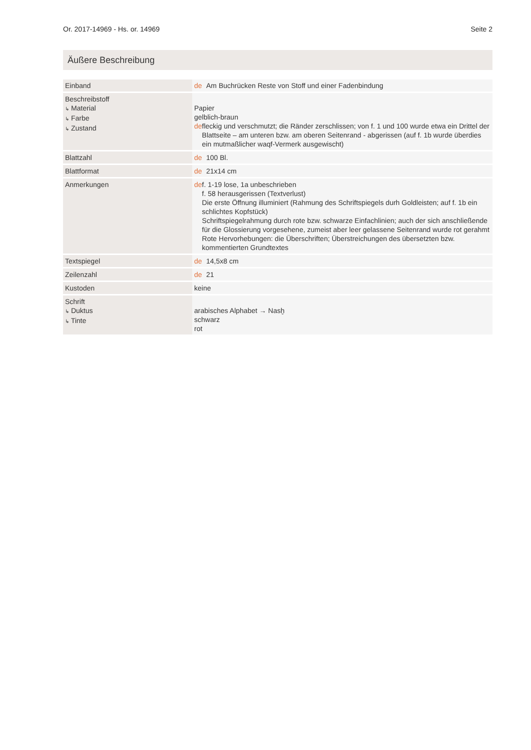Or. 2017-14969 - Hs. or. 14969 Seite 2
Äußere Beschreibung
| Einband | de Am Buchrücken Reste von Stoff und einer Fadenbindung |
| Beschreibstoff ↳ Material ↳ Farbe ↳ Zustand | Papier gelblich-braun de fleckig und verschmutzt; die Ränder zerschlissen; von f. 1 und 100 wurde etwa ein Drittel der Blattseite – am unteren bzw. am oberen Seitenrand - abgerissen (auf f. 1b wurde überdies ein mutmaßlicher waqf-Vermerk ausgewischt) |
| Blattzahl | de 100 Bl. |
| Blattformat | de 21x14 cm |
| Anmerkungen | de f. 1-19 lose, 1a unbeschrieben f. 58 herausgerissen (Textverlust) Die erste Öffnung illuminiert (Rahmung des Schriftspiegels durh Goldleisten; auf f. 1b ein schlichtes Kopfstück) Schriftspiegelrahmung durch rote bzw. schwarze Einfachlinien; auch der sich anschließende für die Glossierung vorgesehene, zumeist aber leer gelassene Seitenrand wurde rot gerahmt Rote Hervorhebungen: die Überschriften; Überstreichungen des übersetzten bzw. kommentierten Grundtextes |
| Textspiegel | de 14,5x8 cm |
| Zeilenzahl | de 21 |
| Kustoden | keine |
| Schrift ↳ Duktus ↳ Tinte | arabisches Alphabet → Nasḫ schwarz rot |